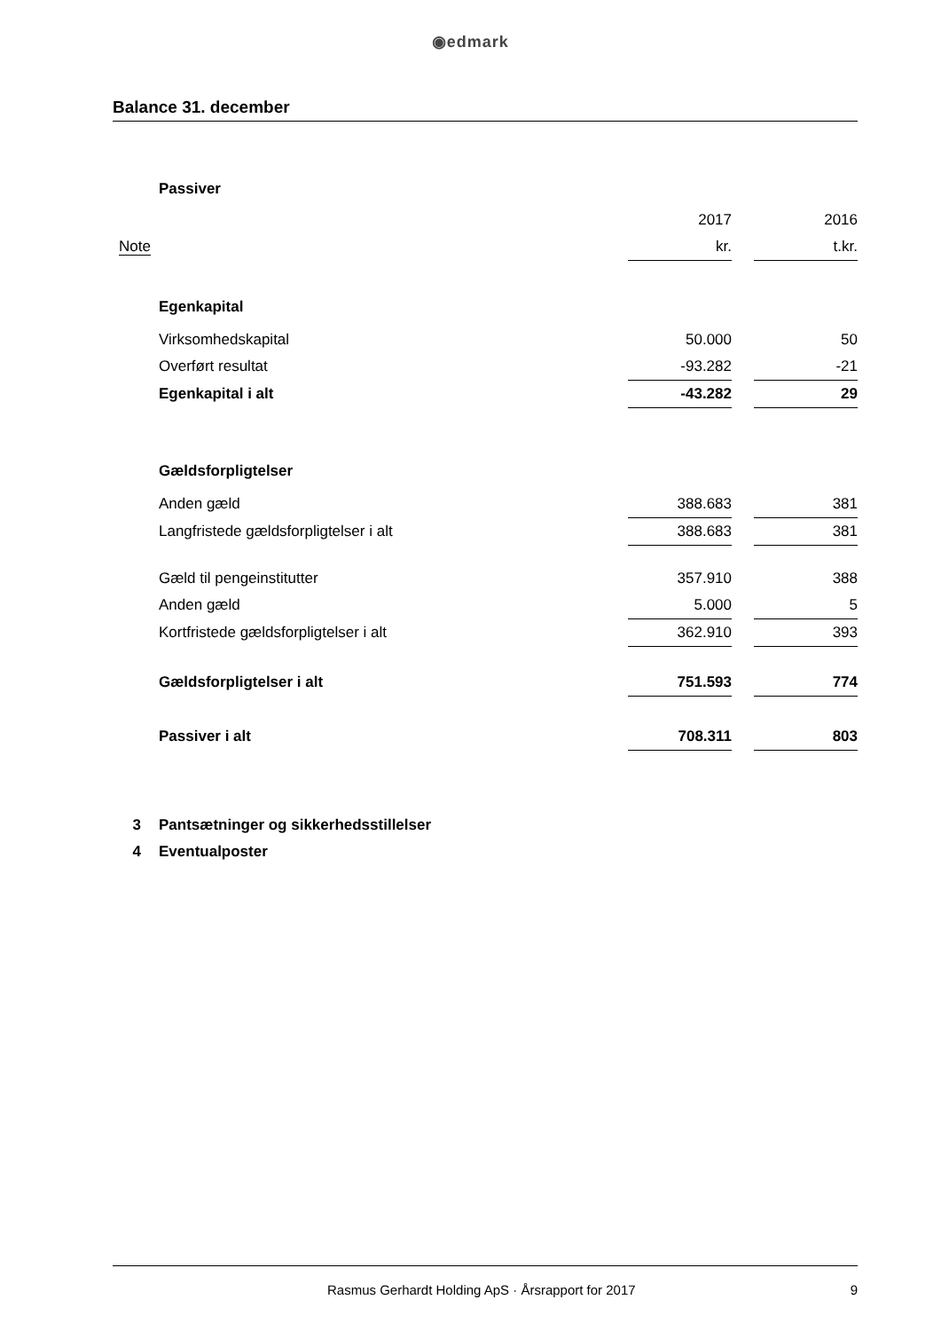◉edmark
Balance 31. december
| | Passiver | | | |
| | | 2017 | | 2016 |
| Note | | kr. | | t.kr. |
| | Egenkapital | | | |
| | Virksomhedskapital | 50.000 | | 50 |
| | Overført resultat | -93.282 | | -21 |
| | Egenkapital i alt | -43.282 | | 29 |
| | Gældsforpligtelser | | | |
| | Anden gæld | 388.683 | | 381 |
| | Langfristede gældsforpligtelser i alt | 388.683 | | 381 |
| | Gæld til pengeinstitutter | 357.910 | | 388 |
| | Anden gæld | 5.000 | | 5 |
| | Kortfristede gældsforpligtelser i alt | 362.910 | | 393 |
| | Gældsforpligtelser i alt | 751.593 | | 774 |
| | Passiver i alt | 708.311 | | 803 |
3 Pantsætninger og sikkerhedsstillelser
4 Eventualposter
Rasmus Gerhardt Holding ApS · Årsrapport for 2017
9